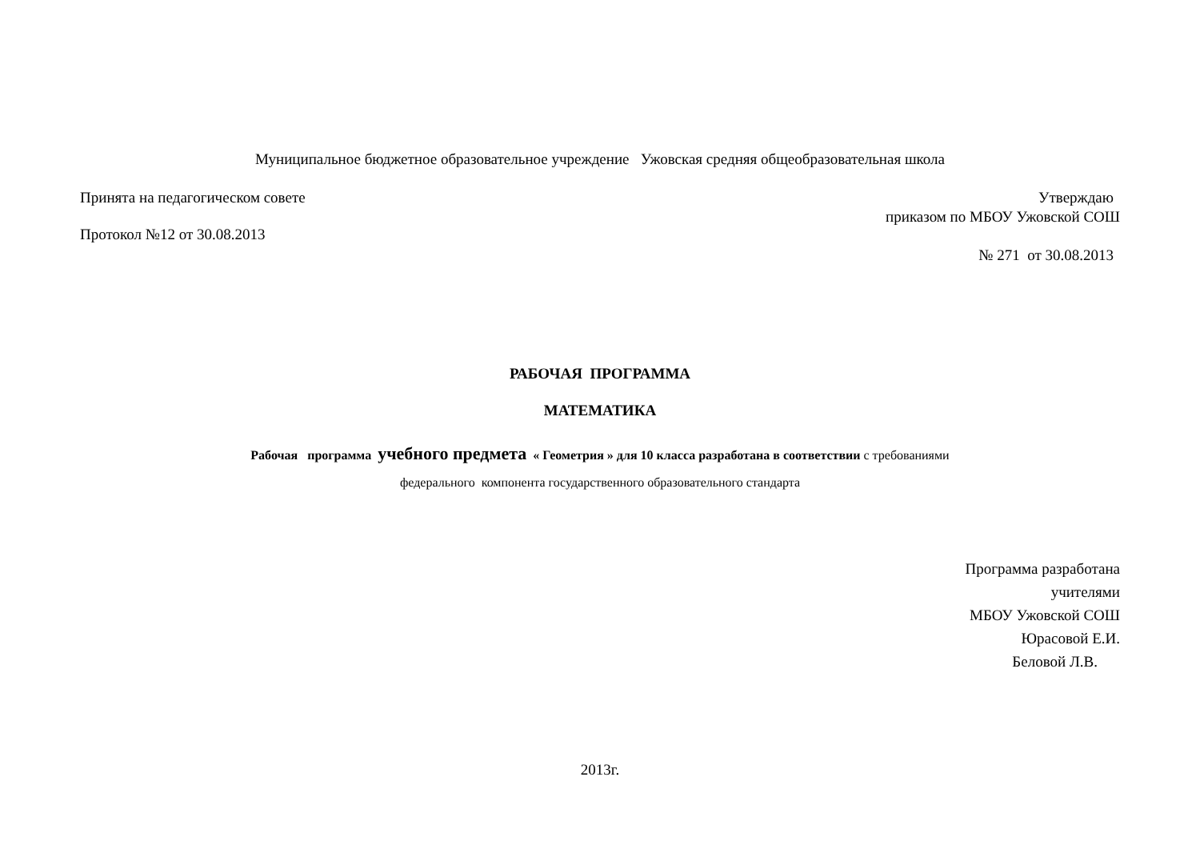Муниципальное бюджетное образовательное учреждение Ужовская средняя общеобразовательная школа
Принята на педагогическом совете
Утверждаю
приказом по МБОУ Ужовской СОШ
Протокол №12 от 30.08.2013
№ 271 от 30.08.2013
РАБОЧАЯ ПРОГРАММА
МАТЕМАТИКА
Рабочая программа учебного предмета « Геометрия » для 10 класса разработана в соответствии с требованиями
федерального компонента государственного образовательного стандарта
Программа разработана
учителями
МБОУ Ужовской СОШ
Юрасовой Е.И.
Беловой Л.В.
2013г.